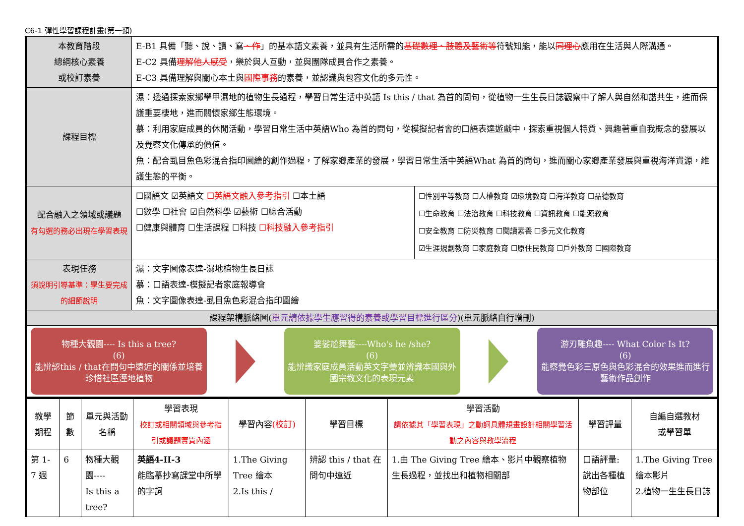C6-1 彈性學習課程計畫(第一類)
| 本教育階段 總綱核心素養 或校訂素養 | E-B1 具備「聽、說、讀、寫 、作 」的基本語文素養，並具有生活所需的 基礎數理、肢體及藝術等 符號知能，能以 同理心 應用在生活與人際溝通。 E-C2 具備 理解他人感受 ，樂於與人互動，並與團隊成員合作之素養。 E-C3 具備理解與關心本土與 國際事務 的素養，並認識與包容文化的多元性。 | |
| 課程目標 | 濕：透過探索家鄉學甲濕地的植物生長過程，學習日常生活中英語 Is this / that 為首的問句，從植物一生生長日誌觀察中了解人與自然和諧共生，進而保護重要棲地，進而關懷家鄉生態環境。 慕：利用家庭成員的休閒活動，學習日常生活中英語Who 為首的問句，從模擬記者會的口語表達遊戲中，探索重視個人特質、興趣著重自我概念的發展以及覺察文化傳承的價值。 魚：配合虱目魚色彩混合指印圖繪的創作過程，了解家鄉產業的發展，學習日常生活中英語What 為首的問句，進而關心家鄉產業發展與重視海洋資源，維護生態的平衡。 | |
| 配合融入之領域或議題 有勾選的務必出現在學習表現 | ☐國語文 ☑英語文 ☐英語文融入參考指引 ☐本土語 ☐數學 ☐社會 ☑自然科學 ☑藝術 ☐綜合活動 ☐健康與體育 ☐生活課程 ☐科技 ☐科技融入參考指引 | ☐性別平等教育 ☐人權教育 ☑環境教育 ☐海洋教育 ☐品德教育 ☐生命教育 ☐法治教育 ☐科技教育 ☐資訊教育 ☐能源教育 ☐安全教育 ☐防災教育 ☐閱讀素養 ☐多元文化教育 ☑生涯規劃教育 ☐家庭教育 ☐原住民教育 ☐戶外教育 ☐國際教育 |
| 表現任務 須說明引導基準：學生要完成的細節說明 | 濕：文字圖像表達-濕地植物生長日誌 慕：口語表達-模擬記者家庭報導會 魚：文字圖像表達-虱目魚色彩混合指印圖繪 | |
| 課程架構脈絡圖( 單元請依據學生應習得的素養或學習目標進行區分 )(單元脈絡自行增刪) | | |
| 物種大觀園---- Is this a tree? (6) 能辨認this / that在問句中遠近的關係並培養珍惜社區溼地植物 婆娑尬舞藝----Who's he /she? (6) 能辨識家庭成員活動英文字彙並辨識本國與外國宗教文化的表現元素 游刃雕魚趣---- What Color Is It? (6) 能察覺色彩三原色與色彩混合的效果進而進行藝術作品創作 | | |
| 教學期程 | 節數 | 單元與活動 名稱 | 學習表現 校訂或相關領域與參考指引或議題實質內涵 | 學習內容 (校訂) | 學習目標 | 學習活動 請依據其「學習表現」之動詞具體規畫設計相關學習活動之內容與教學流程 | 學習評量 | 自編自選教材 或學習單 |
| --- | --- | --- | --- | --- | --- | --- | --- | --- |
| 第 1-7 週 | 6 | 物種大觀園---- Is this a tree? | 英語4-II-3 能臨摹抄寫課堂中所學的字詞 | 1.The Giving Tree 繪本 2.Is this / | 辨認 this / that 在問句中遠近 | 1.由 The Giving Tree 繪本、影片中觀察植物生長過程，並找出和植物相關部 | 口語評量: 說出各種植物部位 | 1.The Giving Tree 繪本影片 2.植物一生生長日誌 |